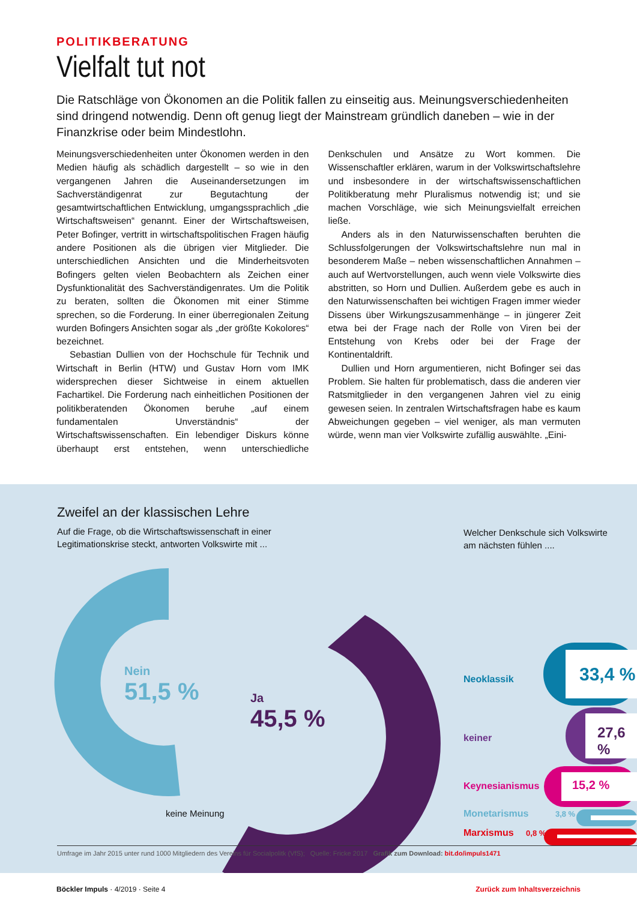POLITIKBERATUNG
Vielfalt tut not
Die Ratschläge von Ökonomen an die Politik fallen zu einseitig aus. Meinungsverschiedenheiten sind dringend notwendig. Denn oft genug liegt der Mainstream gründlich daneben – wie in der Finanzkrise oder beim Mindestlohn.
Meinungsverschiedenheiten unter Ökonomen werden in den Medien häufig als schädlich dargestellt – so wie in den vergangenen Jahren die Auseinandersetzungen im Sachverständigenrat zur Begutachtung der gesamtwirtschaftlichen Entwicklung, umgangssprachlich „die Wirtschaftsweisen“ genannt. Einer der Wirtschaftsweisen, Peter Bofinger, vertritt in wirtschaftspolitischen Fragen häufig andere Positionen als die übrigen vier Mitglieder. Die unterschiedlichen Ansichten und die Minderheitsvoten Bofingers gelten vielen Beobachtern als Zeichen einer Dysfunktionalität des Sachverständigenrates. Um die Politik zu beraten, sollten die Ökonomen mit einer Stimme sprechen, so die Forderung. In einer überregionalen Zeitung wurden Bofingers Ansichten sogar als „der größte Kokolores“ bezeichnet.
Sebastian Dullien von der Hochschule für Technik und Wirtschaft in Berlin (HTW) und Gustav Horn vom IMK widersprechen dieser Sichtweise in einem aktuellen Fachartikel. Die Forderung nach einheitlichen Positionen der politikberatenden Ökonomen beruhe „auf einem fundamentalen Unverständnis“ der Wirtschaftswissenschaften. Ein lebendiger Diskurs könne überhaupt erst entstehen, wenn unterschiedliche Denkschulen und Ansätze zu Wort kommen. Die Wissenschaftler erklären, warum in der Volkswirtschaftslehre und insbesondere in der wirtschaftswissenschaftlichen Politikberatung mehr Pluralismus notwendig ist; und sie machen Vorschläge, wie sich Meinungsvielfalt erreichen ließe.
Anders als in den Naturwissenschaften beruhten die Schlussfolgerungen der Volkswirtschaftslehre nun mal in besonderem Maße – neben wissenschaftlichen Annahmen – auch auf Wertvorstellungen, auch wenn viele Volkswirte dies abstritten, so Horn und Dullien. Außerdem gebe es auch in den Naturwissenschaften bei wichtigen Fragen immer wieder Dissens über Wirkungszusammenhänge – in jüngerer Zeit etwa bei der Frage nach der Rolle von Viren bei der Entstehung von Krebs oder bei der Frage der Kontinentaldrift.
Dullien und Horn argumentieren, nicht Bofinger sei das Problem. Sie halten für problematisch, dass die anderen vier Ratsmitglieder in den vergangenen Jahren viel zu einig gewesen seien. In zentralen Wirtschaftsfragen habe es kaum Abweichungen gegeben – viel weniger, als man vermuten würde, wenn man vier Volkswirte zufällig auswählte. „Eini-
Zweifel an der klassischen Lehre
Auf die Frage, ob die Wirtschaftswissenschaft in einer
Legitimationskrise steckt, antworten Volkswirte mit ...
Welcher Denkschule sich Volkswirte
am nächsten fühlen ....
Nein
51,5 %
Ja
45,5 %
keine Meinung
Neoklassik 33,4 %
keiner 27,6 %
Keynesianismus 15,2 %
Monetarismus 3,8 %
Marxismus 0,8 %
Umfrage im Jahr 2015 unter rund 1000 Mitgliedern des Vereins für Socialpolitk (VfS); Quelle: Fricke 2017 Grafik zum Download: bit.do/impuls1471
Böckler Impuls · 4/2019 · Seite 4 Zurück zum Inhaltsverzeichnis